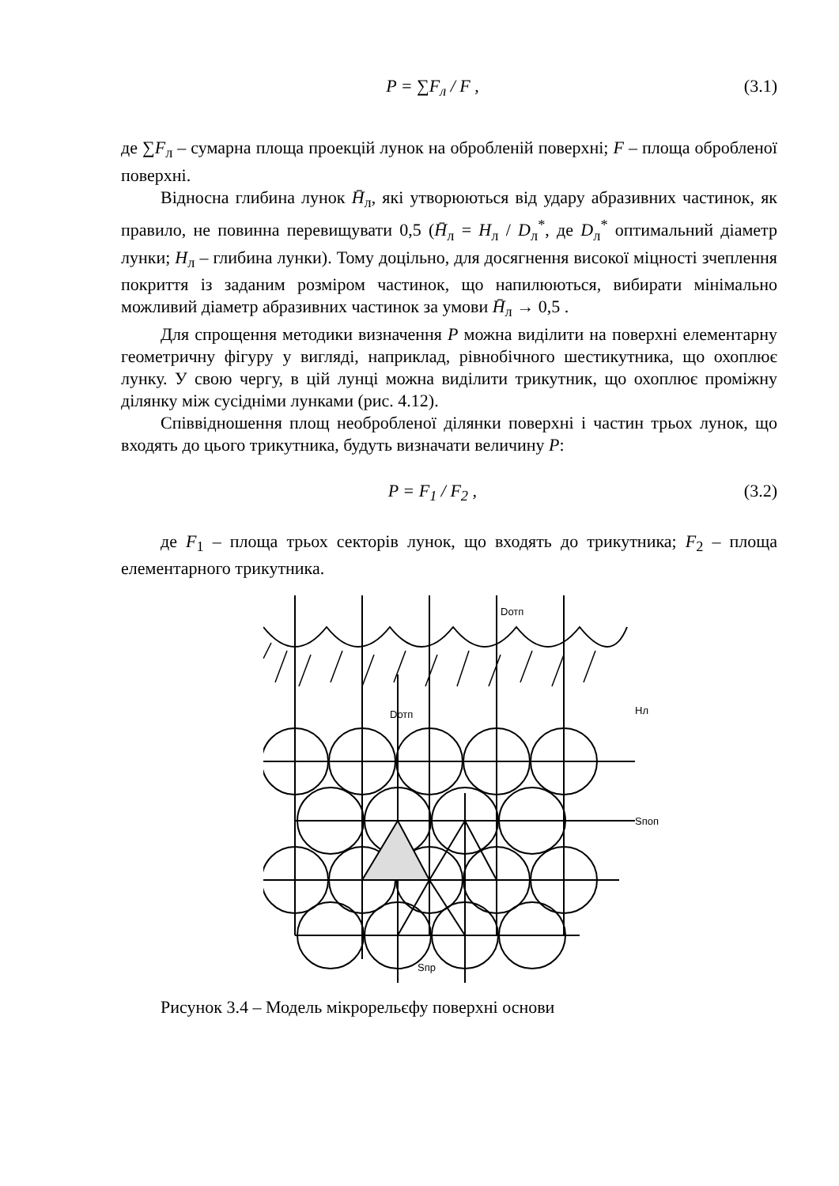P = ∑F<sub>л</sub> / F , (3.1)
де ∑F<sub>л</sub> – сумарна площа проекцій лунок на обробленій поверхні; F – площа обробленої поверхні.
Відносна глибина лунок H̄<sub>л</sub>, які утворюються від удару абразивних частинок, як правило, не повинна перевищувати 0,5 (H̄<sub>л</sub> = H<sub>л</sub> / D<sub>л</sub><sup>*</sup>, де D<sub>л</sub><sup>*</sup> оптимальний діаметр лунки; H<sub>л</sub> – глибина лунки). Тому доцільно, для досягнення високої міцності зчеплення покриття із заданим розміром частинок, що напилюються, вибирати мінімально можливий діаметр абразивних частинок за умови H̄<sub>л</sub> → 0,5 .
Для спрощення методики визначення P можна виділити на поверхні елементарну геометричну фігуру у вигляді, наприклад, рівнобічного шестикутника, що охоплює лунку. У свою чергу, в цій лунці можна виділити трикутник, що охоплює проміжну ділянку між сусідніми лунками (рис. 4.12).
Співвідношення площ необробленої ділянки поверхні і частин трьох лунок, що входять до цього трикутника, будуть визначати величину P:
P = F<sub>1</sub> / F<sub>2</sub> , (3.2)
де F<sub>1</sub> – площа трьох секторів лунок, що входять до трикутника; F<sub>2</sub> – площа елементарного трикутника.
Dотп
Dотп
Sпр
Hл
Sпоп
Рисунок 3.4 – Модель мікрорельєфу поверхні основи